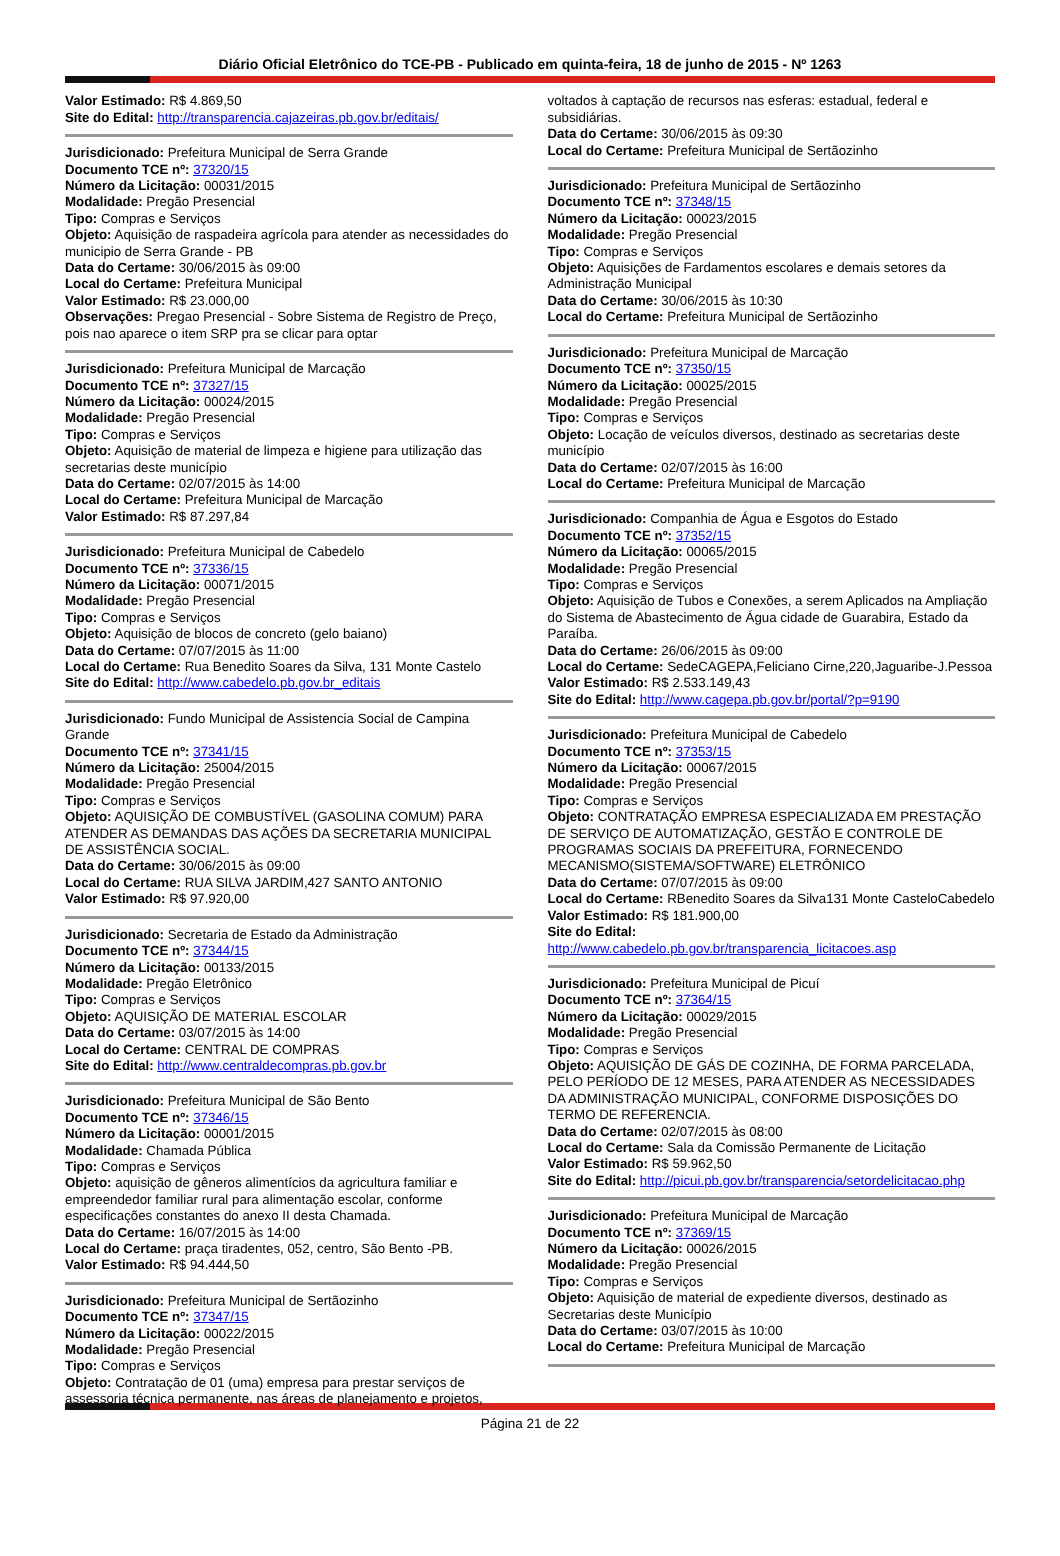Diário Oficial Eletrônico do TCE-PB - Publicado em quinta-feira, 18 de junho de 2015 - Nº 1263
Valor Estimado: R$ 4.869,50
Site do Edital: http://transparencia.cajazeiras.pb.gov.br/editais/
Jurisdicionado: Prefeitura Municipal de Serra Grande
Documento TCE nº: 37320/15
Número da Licitação: 00031/2015
Modalidade: Pregão Presencial
Tipo: Compras e Serviços
Objeto: Aquisição de raspadeira agrícola para atender as necessidades do municipio de Serra Grande - PB
Data do Certame: 30/06/2015 às 09:00
Local do Certame: Prefeitura Municipal
Valor Estimado: R$ 23.000,00
Observações: Pregao Presencial - Sobre Sistema de Registro de Preço, pois nao aparece o item SRP pra se clicar para optar
Jurisdicionado: Prefeitura Municipal de Marcação
Documento TCE nº: 37327/15
Número da Licitação: 00024/2015
Modalidade: Pregão Presencial
Tipo: Compras e Serviços
Objeto: Aquisição de material de limpeza e higiene para utilização das secretarias deste município
Data do Certame: 02/07/2015 às 14:00
Local do Certame: Prefeitura Municipal de Marcação
Valor Estimado: R$ 87.297,84
Jurisdicionado: Prefeitura Municipal de Cabedelo
Documento TCE nº: 37336/15
Número da Licitação: 00071/2015
Modalidade: Pregão Presencial
Tipo: Compras e Serviços
Objeto: Aquisição de blocos de concreto (gelo baiano)
Data do Certame: 07/07/2015 às 11:00
Local do Certame: Rua Benedito Soares da Silva, 131 Monte Castelo
Site do Edital: http://www.cabedelo.pb.gov.br_editais
Jurisdicionado: Fundo Municipal de Assistencia Social de Campina Grande
Documento TCE nº: 37341/15
Número da Licitação: 25004/2015
Modalidade: Pregão Presencial
Tipo: Compras e Serviços
Objeto: AQUISIÇÃO DE COMBUSTÍVEL (GASOLINA COMUM) PARA ATENDER AS DEMANDAS DAS AÇÕES DA SECRETARIA MUNICIPAL DE ASSISTÊNCIA SOCIAL.
Data do Certame: 30/06/2015 às 09:00
Local do Certame: RUA SILVA JARDIM,427 SANTO ANTONIO
Valor Estimado: R$ 97.920,00
Jurisdicionado: Secretaria de Estado da Administração
Documento TCE nº: 37344/15
Número da Licitação: 00133/2015
Modalidade: Pregão Eletrônico
Tipo: Compras e Serviços
Objeto: AQUISIÇÃO DE MATERIAL ESCOLAR
Data do Certame: 03/07/2015 às 14:00
Local do Certame: CENTRAL DE COMPRAS
Site do Edital: http://www.centraldecompras.pb.gov.br
Jurisdicionado: Prefeitura Municipal de São Bento
Documento TCE nº: 37346/15
Número da Licitação: 00001/2015
Modalidade: Chamada Pública
Tipo: Compras e Serviços
Objeto: aquisição de gêneros alimentícios da agricultura familiar e empreendedor familiar rural para alimentação escolar, conforme especificações constantes do anexo II desta Chamada.
Data do Certame: 16/07/2015 às 14:00
Local do Certame: praça tiradentes, 052, centro, São Bento -PB.
Valor Estimado: R$ 94.444,50
Jurisdicionado: Prefeitura Municipal de Sertãozinho
Documento TCE nº: 37347/15
Número da Licitação: 00022/2015
Modalidade: Pregão Presencial
Tipo: Compras e Serviços
Objeto: Contratação de 01 (uma) empresa para prestar serviços de assessoria técnica permanente, nas áreas de planejamento e projetos,
voltados à captação de recursos nas esferas: estadual, federal e subsidiárias.
Data do Certame: 30/06/2015 às 09:30
Local do Certame: Prefeitura Municipal de Sertãozinho
Jurisdicionado: Prefeitura Municipal de Sertãozinho
Documento TCE nº: 37348/15
Número da Licitação: 00023/2015
Modalidade: Pregão Presencial
Tipo: Compras e Serviços
Objeto: Aquisições de Fardamentos escolares e demais setores da Administração Municipal
Data do Certame: 30/06/2015 às 10:30
Local do Certame: Prefeitura Municipal de Sertãozinho
Jurisdicionado: Prefeitura Municipal de Marcação
Documento TCE nº: 37350/15
Número da Licitação: 00025/2015
Modalidade: Pregão Presencial
Tipo: Compras e Serviços
Objeto: Locação de veículos diversos, destinado as secretarias deste município
Data do Certame: 02/07/2015 às 16:00
Local do Certame: Prefeitura Municipal de Marcação
Jurisdicionado: Companhia de Água e Esgotos do Estado
Documento TCE nº: 37352/15
Número da Licitação: 00065/2015
Modalidade: Pregão Presencial
Tipo: Compras e Serviços
Objeto: Aquisição de Tubos e Conexões, a serem Aplicados na Ampliação do Sistema de Abastecimento de Água cidade de Guarabira, Estado da Paraíba.
Data do Certame: 26/06/2015 às 09:00
Local do Certame: SedeCAGEPA,Feliciano Cirne,220,Jaguaribe-J.Pessoa
Valor Estimado: R$ 2.533.149,43
Site do Edital: http://www.cagepa.pb.gov.br/portal/?p=9190
Jurisdicionado: Prefeitura Municipal de Cabedelo
Documento TCE nº: 37353/15
Número da Licitação: 00067/2015
Modalidade: Pregão Presencial
Tipo: Compras e Serviços
Objeto: CONTRATAÇÃO EMPRESA ESPECIALIZADA EM PRESTAÇÃO DE SERVIÇO DE AUTOMATIZAÇÃO, GESTÃO E CONTROLE DE PROGRAMAS SOCIAIS DA PREFEITURA, FORNECENDO MECANISMO(SISTEMA/SOFTWARE) ELETRÔNICO
Data do Certame: 07/07/2015 às 09:00
Local do Certame: RBenedito Soares da Silva131 Monte CasteloCabedelo
Valor Estimado: R$ 181.900,00
Site do Edital:
http://www.cabedelo.pb.gov.br/transparencia_licitacoes.asp
Jurisdicionado: Prefeitura Municipal de Picuí
Documento TCE nº: 37364/15
Número da Licitação: 00029/2015
Modalidade: Pregão Presencial
Tipo: Compras e Serviços
Objeto: AQUISIÇÃO DE GÁS DE COZINHA, DE FORMA PARCELADA, PELO PERÍODO DE 12 MESES, PARA ATENDER AS NECESSIDADES DA ADMINISTRAÇÃO MUNICIPAL, CONFORME DISPOSIÇÕES DO TERMO DE REFERENCIA.
Data do Certame: 02/07/2015 às 08:00
Local do Certame: Sala da Comissão Permanente de Licitação
Valor Estimado: R$ 59.962,50
Site do Edital: http://picui.pb.gov.br/transparencia/setordelicitacao.php
Jurisdicionado: Prefeitura Municipal de Marcação
Documento TCE nº: 37369/15
Número da Licitação: 00026/2015
Modalidade: Pregão Presencial
Tipo: Compras e Serviços
Objeto: Aquisição de material de expediente diversos, destinado as Secretarias deste Município
Data do Certame: 03/07/2015 às 10:00
Local do Certame: Prefeitura Municipal de Marcação
Página 21 de 22